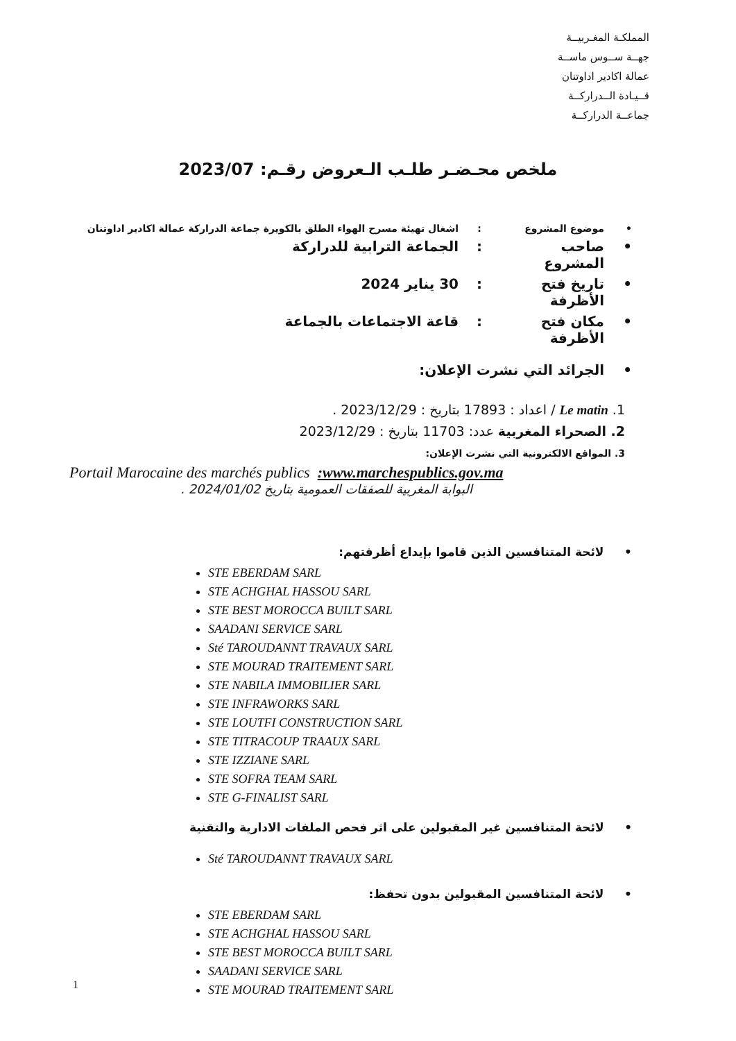المملكـة المغـربيــة
جهــة ســوس ماســة
عمالة اكادير اداوتنان
قــيـادة الــدراركــة
جماعــة الدراركــة
ملخص محـضـر طلـب الـعروض رقـم: 2023/07
• موضوع المشروع: اشغال تهيئة مسرح الهواء الطلق بالكويرة جماعة الدراركة عمالة اكادير اداوتنان
• صاحب المشروع: الجماعة الترابية للدراركة
• تاريخ فتح الأظرفة: 30 يناير 2024
• مكان فتح الأظرفة: قاعة الاجتماعات بالجماعة
• الجرائد التي نشرت الإعلان:
1. Le matin / اعداد : 17893 بتاريخ : 2023/12/29 .
2. الصحراء المغربية عدد: 11703 بتاريخ : 2023/12/29
3. المواقع الالكترونية التي نشرت الإعلان:
Portail Marocaine des marchés publics :www.marchespublics.gov.ma
البوابة المغربية للصفقات العمومية بتاريخ 2024/01/02 .
• لائحة المتنافسين الذين قاموا بإيداع أظرفتهم:
STE EBERDAM SARL
STE ACHGHAL HASSOU SARL
STE BEST MOROCCA BUILT SARL
SAADANI SERVICE SARL
Sté TAROUDANNT TRAVAUX SARL
STE MOURAD TRAITEMENT SARL
STE NABILA IMMOBILIER SARL
STE INFRAWORKS SARL
STE LOUTFI CONSTRUCTION SARL
STE TITRACOUP TRAAUX SARL
STE IZZIANE SARL
STE SOFRA TEAM SARL
STE G-FINALIST SARL
• لائحة المتنافسين غير المقبولين على اثر فحص الملفات الادارية والتقنية
Sté TAROUDANNT TRAVAUX SARL
• لائحة المتنافسين المقبولين بدون تحفظ:
STE EBERDAM SARL
STE ACHGHAL HASSOU SARL
STE BEST MOROCCA BUILT SARL
SAADANI SERVICE SARL
STE MOURAD TRAITEMENT SARL
1